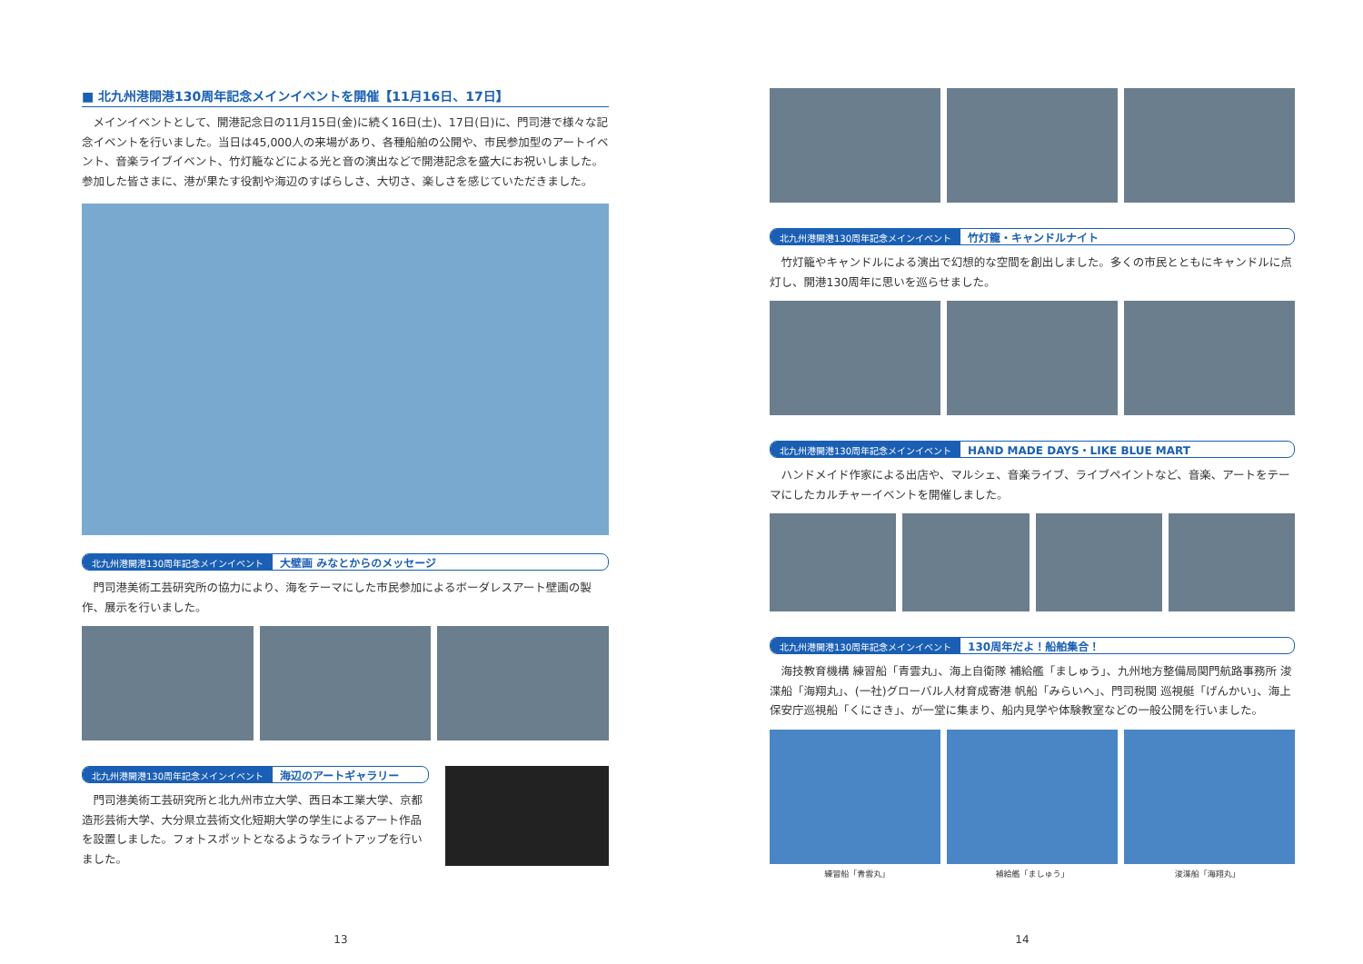■ 北九州港開港130周年記念メインイベントを開催【11月16日、17日】
　メインイベントとして、開港記念日の11月15日(金)に続く16日(土)、17日(日)に、門司港で様々な記念イベントを行いました。当日は45,000人の来場があり、各種船舶の公開や、市民参加型のアートイベント、音楽ライブイベント、竹灯籠などによる光と音の演出などで開港記念を盛大にお祝いしました。参加した皆さまに、港が果たす役割や海辺のすばらしさ、大切さ、楽しさを感じていただきました。
北九州港開港130周年記念メインイベント 大壁画 みなとからのメッセージ
　門司港美術工芸研究所の協力により、海をテーマにした市民参加によるボーダレスアート壁画の製作、展示を行いました。
北九州港開港130周年記念メインイベント 海辺のアートギャラリー
　門司港美術工芸研究所と北九州市立大学、西日本工業大学、京都造形芸術大学、大分県立芸術文化短期大学の学生によるアート作品を設置しました。フォトスポットとなるようなライトアップを行いました。
13
北九州港開港130周年記念メインイベント 竹灯籠・キャンドルナイト
　竹灯籠やキャンドルによる演出で幻想的な空間を創出しました。多くの市民とともにキャンドルに点灯し、開港130周年に思いを巡らせました。
北九州港開港130周年記念メインイベント HAND MADE DAYS・LIKE BLUE MART
　ハンドメイド作家による出店や、マルシェ、音楽ライブ、ライブペイントなど、音楽、アートをテーマにしたカルチャーイベントを開催しました。
北九州港開港130周年記念メインイベント 130周年だよ！船舶集合！
　海技教育機構 練習船「青雲丸」、海上自衛隊 補給艦「ましゅう」、九州地方整備局関門航路事務所 浚渫船「海翔丸」、(一社)グローバル人材育成寄港 帆船「みらいへ」、門司税関 巡視艇「げんかい」、海上保安庁巡視船「くにさき」、が一堂に集まり、船内見学や体験教室などの一般公開を行いました。
練習船「青雲丸」 補給艦「ましゅう」 浚渫船「海翔丸」
14